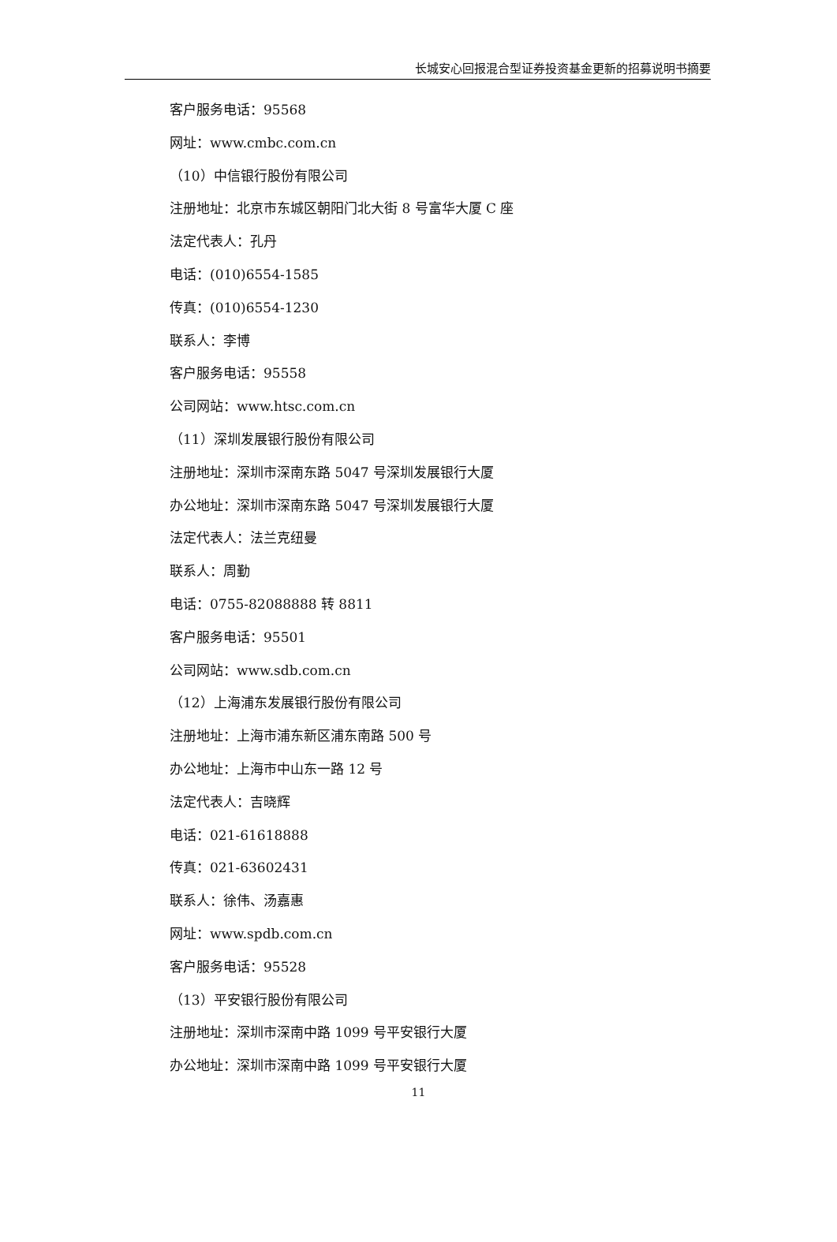长城安心回报混合型证券投资基金更新的招募说明书摘要
客户服务电话：95568
网址：www.cmbc.com.cn
（10）中信银行股份有限公司
注册地址：北京市东城区朝阳门北大街 8 号富华大厦 C 座
法定代表人：孔丹
电话：(010)6554-1585
传真：(010)6554-1230
联系人：李博
客户服务电话：95558
公司网站：www.htsc.com.cn
（11）深圳发展银行股份有限公司
注册地址：深圳市深南东路 5047 号深圳发展银行大厦
办公地址：深圳市深南东路 5047 号深圳发展银行大厦
法定代表人：法兰克纽曼
联系人：周勤
电话：0755-82088888 转 8811
客户服务电话：95501
公司网站：www.sdb.com.cn
（12）上海浦东发展银行股份有限公司
注册地址：上海市浦东新区浦东南路 500 号
办公地址：上海市中山东一路 12 号
法定代表人：吉晓辉
电话：021-61618888
传真：021-63602431
联系人：徐伟、汤嘉惠
网址：www.spdb.com.cn
客户服务电话：95528
（13）平安银行股份有限公司
注册地址：深圳市深南中路 1099 号平安银行大厦
办公地址：深圳市深南中路 1099 号平安银行大厦
11